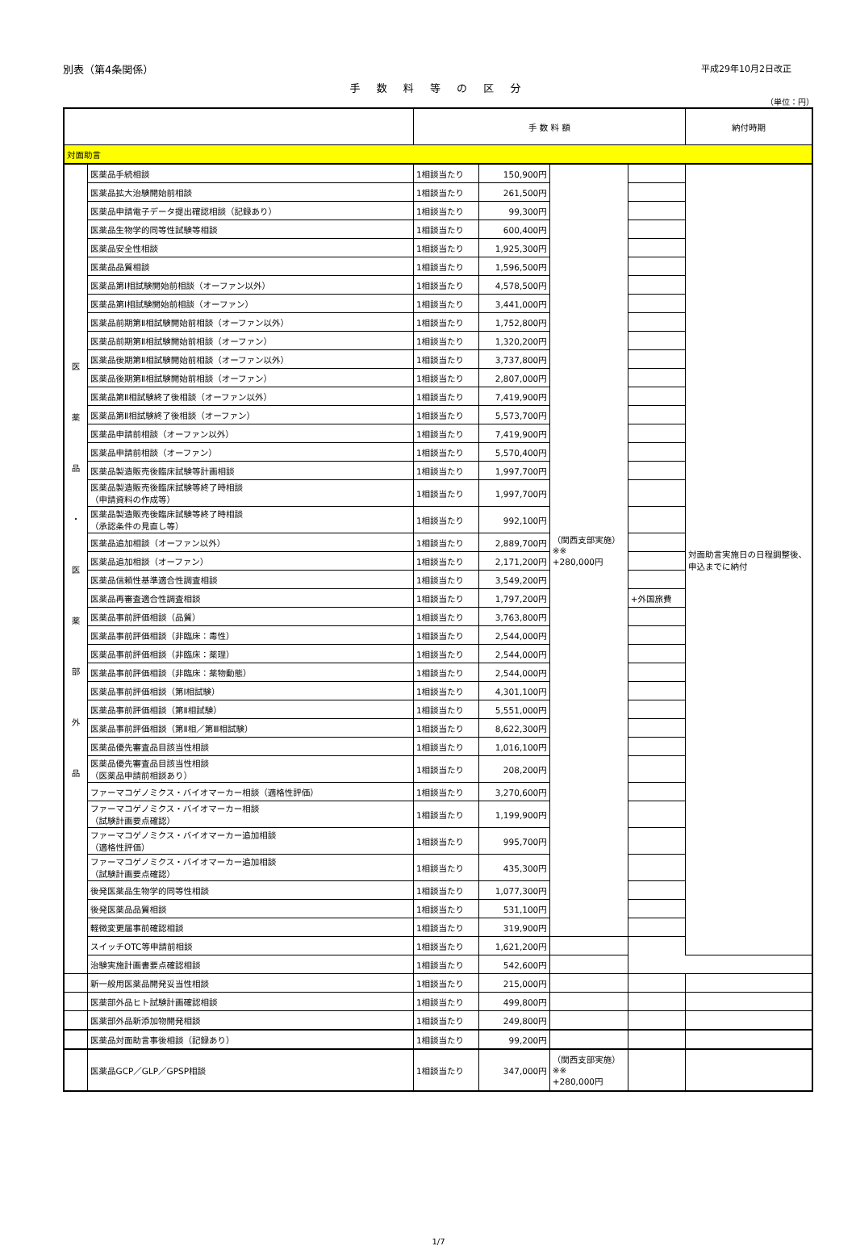別表（第4条関係） 平成29年10月2日改正
手 数 料 等 の 区 分
（単位：円）
| | | 手 数 料 額 | | | | 納付時期 |
| --- | --- | --- | --- | --- | --- | --- |
| 対面助言 | | | | | | |
| 医 薬 品 ・ 医 薬 部 外 品 | 医薬品手続相談 | 1相談当たり | 150,900円 | （関西支部実施） ※※ +280,000円 | | 対面助言実施日の日程調整後、申込までに納付 |
| | 医薬品拡大治験開始前相談 | 1相談当たり | 261,500円 | | | |
| | 医薬品申請電子データ提出確認相談（記録あり） | 1相談当たり | 99,300円 | | | |
| | 医薬品生物学的同等性試験等相談 | 1相談当たり | 600,400円 | | | |
| | 医薬品安全性相談 | 1相談当たり | 1,925,300円 | | | |
| | 医薬品品質相談 | 1相談当たり | 1,596,500円 | | | |
| | 医薬品第Ⅰ相試験開始前相談（オーファン以外） | 1相談当たり | 4,578,500円 | | | |
| | 医薬品第Ⅰ相試験開始前相談（オーファン） | 1相談当たり | 3,441,000円 | | | |
| | 医薬品前期第Ⅱ相試験開始前相談（オーファン以外） | 1相談当たり | 1,752,800円 | | | |
| | 医薬品前期第Ⅱ相試験開始前相談（オーファン） | 1相談当たり | 1,320,200円 | | | |
| | 医薬品後期第Ⅱ相試験開始前相談（オーファン以外） | 1相談当たり | 3,737,800円 | | | |
| | 医薬品後期第Ⅱ相試験開始前相談（オーファン） | 1相談当たり | 2,807,000円 | | | |
| | 医薬品第Ⅱ相試験終了後相談（オーファン以外） | 1相談当たり | 7,419,900円 | | | |
| | 医薬品第Ⅱ相試験終了後相談（オーファン） | 1相談当たり | 5,573,700円 | | | |
| | 医薬品申請前相談（オーファン以外） | 1相談当たり | 7,419,900円 | | | |
| | 医薬品申請前相談（オーファン） | 1相談当たり | 5,570,400円 | | | |
| | 医薬品製造販売後臨床試験等計画相談 | 1相談当たり | 1,997,700円 | | | |
| | 医薬品製造販売後臨床試験等終了時相談 （申請資料の作成等） | 1相談当たり | 1,997,700円 | | | |
| | 医薬品製造販売後臨床試験等終了時相談 （承認条件の見直し等） | 1相談当たり | 992,100円 | | | |
| | 医薬品追加相談（オーファン以外） | 1相談当たり | 2,889,700円 | | | |
| | 医薬品追加相談（オーファン） | 1相談当たり | 2,171,200円 | | | |
| | 医薬品信頼性基準適合性調査相談 | 1相談当たり | 3,549,200円 | | | |
| | 医薬品再審査適合性調査相談 | 1相談当たり | 1,797,200円 | | +外国旅費 | |
| | 医薬品事前評価相談（品質） | 1相談当たり | 3,763,800円 | | | |
| | 医薬品事前評価相談（非臨床：毒性） | 1相談当たり | 2,544,000円 | | | |
| | 医薬品事前評価相談（非臨床：薬理） | 1相談当たり | 2,544,000円 | | | |
| | 医薬品事前評価相談（非臨床：薬物動態） | 1相談当たり | 2,544,000円 | | | |
| | 医薬品事前評価相談（第Ⅰ相試験） | 1相談当たり | 4,301,100円 | | | |
| | 医薬品事前評価相談（第Ⅱ相試験） | 1相談当たり | 5,551,000円 | | | |
| | 医薬品事前評価相談（第Ⅱ相／第Ⅲ相試験） | 1相談当たり | 8,622,300円 | | | |
| | 医薬品優先審査品目該当性相談 | 1相談当たり | 1,016,100円 | | | |
| | 医薬品優先審査品目該当性相談 （医薬品申請前相談あり） | 1相談当たり | 208,200円 | | | |
| | ファーマコゲノミクス・バイオマーカー相談（適格性評価） | 1相談当たり | 3,270,600円 | | | |
| | ファーマコゲノミクス・バイオマーカー相談 （試験計画要点確認） | 1相談当たり | 1,199,900円 | | | |
| | ファーマコゲノミクス・バイオマーカー追加相談 （適格性評価） | 1相談当たり | 995,700円 | | | |
| | ファーマコゲノミクス・バイオマーカー追加相談 （試験計画要点確認） | 1相談当たり | 435,300円 | | | |
| | 後発医薬品生物学的同等性相談 | 1相談当たり | 1,077,300円 | | | |
| | 後発医薬品品質相談 | 1相談当たり | 531,100円 | | | |
| | 軽微変更届事前確認相談 | 1相談当たり | 319,900円 | | | |
| | スイッチOTC等申請前相談 | 1相談当たり | 1,621,200円 | | | |
| | 治験実施計画書要点確認相談 | 1相談当たり | 542,600円 | | | |
| | 新一般用医薬品開発妥当性相談 | 1相談当たり | 215,000円 | | | |
| | 医薬部外品ヒト試験計画確認相談 | 1相談当たり | 499,800円 | | | |
| | 医薬部外品新添加物開発相談 | 1相談当たり | 249,800円 | | | |
| | 医薬品対面助言事後相談（記録あり） | 1相談当たり | 99,200円 | | | |
| | 医薬品GCP／GLP／GPSP相談 | 1相談当たり | 347,000円 | （関西支部実施） ※※ +280,000円 | | |
1/7